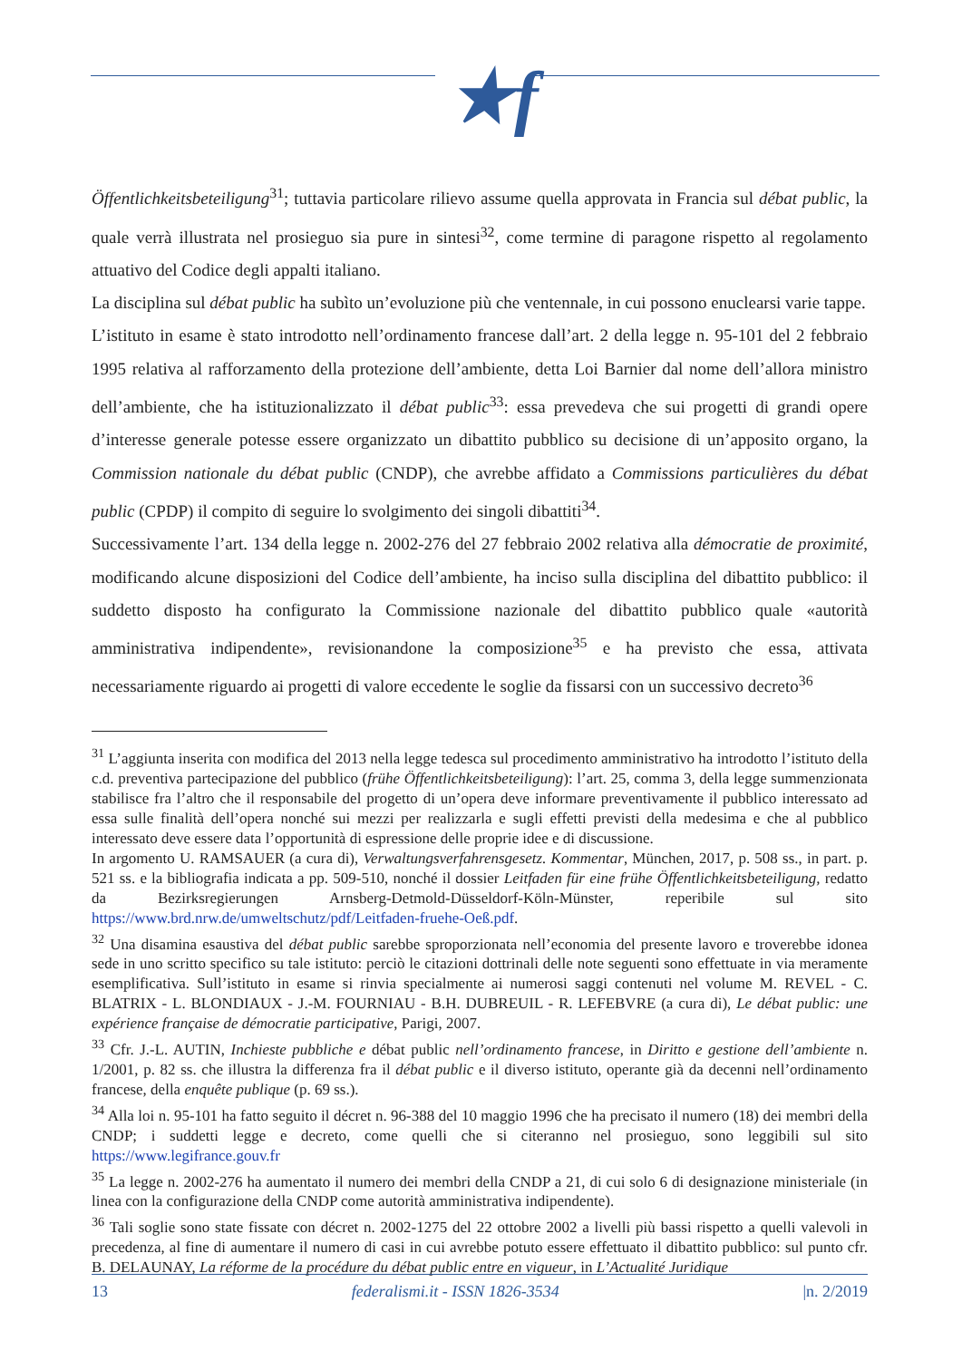★f
Öffentlichkeitsbeteiligung<sup>31</sup>; tuttavia particolare rilievo assume quella approvata in Francia sul débat public, la quale verrà illustrata nel prosieguo sia pure in sintesi<sup>32</sup>, come termine di paragone rispetto al regolamento attuativo del Codice degli appalti italiano.
La disciplina sul débat public ha subìto un’evoluzione più che ventennale, in cui possono enuclearsi varie tappe.
L’istituto in esame è stato introdotto nell’ordinamento francese dall’art. 2 della legge n. 95-101 del 2 febbraio 1995 relativa al rafforzamento della protezione dell’ambiente, detta Loi Barnier dal nome dell’allora ministro dell’ambiente, che ha istituzionalizzato il débat public<sup>33</sup>: essa prevedeva che sui progetti di grandi opere d’interesse generale potesse essere organizzato un dibattito pubblico su decisione di un’apposito organo, la Commission nationale du débat public (CNDP), che avrebbe affidato a Commissions particulières du débat public (CPDP) il compito di seguire lo svolgimento dei singoli dibattiti<sup>34</sup>.
Successivamente l’art. 134 della legge n. 2002-276 del 27 febbraio 2002 relativa alla démocratie de proximité, modificando alcune disposizioni del Codice dell’ambiente, ha inciso sulla disciplina del dibattito pubblico: il suddetto disposto ha configurato la Commissione nazionale del dibattito pubblico quale «autorità amministrativa indipendente», revisionandone la composizione<sup>35</sup> e ha previsto che essa, attivata necessariamente riguardo ai progetti di valore eccedente le soglie da fissarsi con un successivo decreto<sup>36</sup>
<sup>31</sup> L’aggiunta inserita con modifica del 2013 nella legge tedesca sul procedimento amministrativo ha introdotto l’istituto della c.d. preventiva partecipazione del pubblico (frühe Öffentlichkeitsbeteiligung): l’art. 25, comma 3, della legge summenzionata stabilisce fra l’altro che il responsabile del progetto di un’opera deve informare preventivamente il pubblico interessato ad essa sulle finalità dell’opera nonché sui mezzi per realizzarla e sugli effetti previsti della medesima e che al pubblico interessato deve essere data l’opportunità di espressione delle proprie idee e di discussione.
In argomento U. RAMSAUER (a cura di), Verwaltungsverfahrensgesetz. Kommentar, München, 2017, p. 508 ss., in part. p. 521 ss. e la bibliografia indicata a pp. 509-510, nonché il dossier Leitfaden für eine frühe Öffentlichkeitsbeteiligung, redatto da Bezirksregierungen Arnsberg-Detmold-Düsseldorf-Köln-Münster, reperibile sul sito https://www.brd.nrw.de/umweltschutz/pdf/Leitfaden-fruehe-Oeß.pdf.
<sup>32</sup> Una disamina esaustiva del débat public sarebbe sproporzionata nell’economia del presente lavoro e troverebbe idonea sede in uno scritto specifico su tale istituto: perciò le citazioni dottrinali delle note seguenti sono effettuate in via meramente esemplificativa. Sull’istituto in esame si rinvia specialmente ai numerosi saggi contenuti nel volume M. REVEL - C. BLATRIX - L. BLONDIAUX - J.-M. FOURNIAU - B.H. DUBREUIL - R. LEFEBVRE (a cura di), Le débat public: une expérience française de démocratie participative, Parigi, 2007.
<sup>33</sup> Cfr. J.-L. AUTIN, Inchieste pubbliche e débat public nell’ordinamento francese, in Diritto e gestione dell’ambiente n. 1/2001, p. 82 ss. che illustra la differenza fra il débat public e il diverso istituto, operante già da decenni nell’ordinamento francese, della enquête publique (p. 69 ss.).
<sup>34</sup> Alla loi n. 95-101 ha fatto seguito il décret n. 96-388 del 10 maggio 1996 che ha precisato il numero (18) dei membri della CNDP; i suddetti legge e decreto, come quelli che si citeranno nel prosieguo, sono leggibili sul sito https://www.legifrance.gouv.fr
<sup>35</sup> La legge n. 2002-276 ha aumentato il numero dei membri della CNDP a 21, di cui solo 6 di designazione ministeriale (in linea con la configurazione della CNDP come autorità amministrativa indipendente).
<sup>36</sup> Tali soglie sono state fissate con décret n. 2002-1275 del 22 ottobre 2002 a livelli più bassi rispetto a quelli valevoli in precedenza, al fine di aumentare il numero di casi in cui avrebbe potuto essere effettuato il dibattito pubblico: sul punto cfr. B. DELAUNAY, La réforme de la procédure du débat public entre en vigueur, in L’Actualité Juridique
13 federalismi.it - ISSN 1826-3534 |n. 2/2019